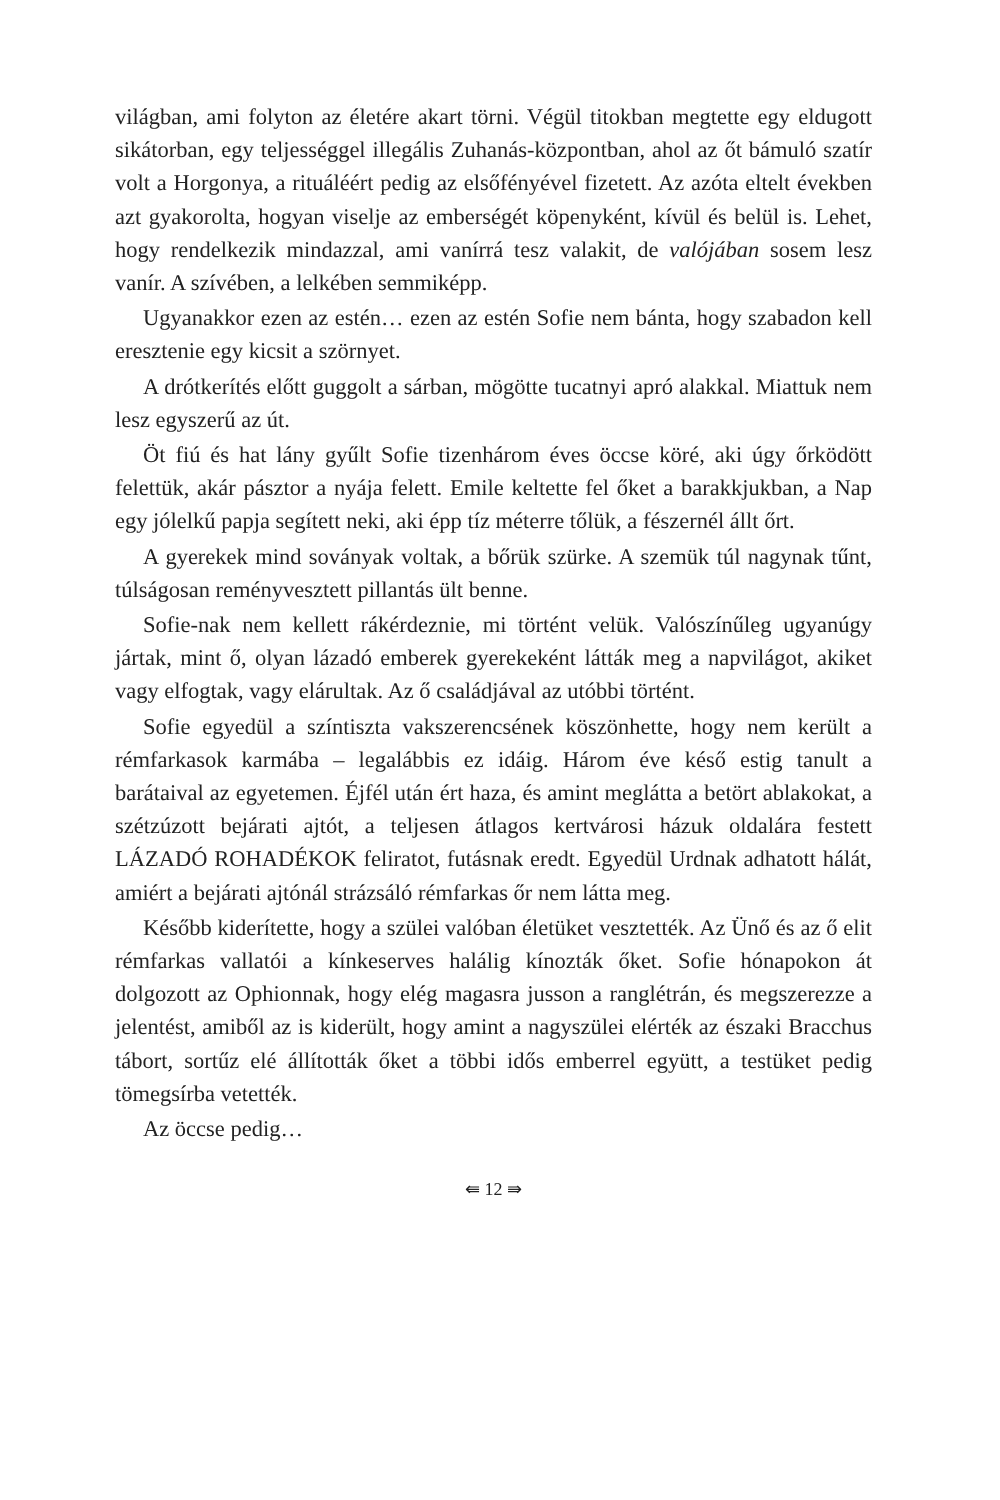világban, ami folyton az életére akart törni. Végül titokban megtette egy eldugott sikátorban, egy teljességgel illegális Zuhanás-központban, ahol az őt bámuló szatír volt a Horgonya, a rituáléért pedig az elsőfényével fizetett. Az azóta eltelt években azt gyakorolta, hogyan viselje az emberségét köpenyként, kívül és belül is. Lehet, hogy rendelkezik mindazzal, ami vanírrá tesz valakit, de valójában sosem lesz vanír. A szívében, a lelkében semmiképp.
Ugyanakkor ezen az estén… ezen az estén Sofie nem bánta, hogy szabadon kell eresztenie egy kicsit a szörnyet.
A drótkerítés előtt guggolt a sárban, mögötte tucatnyi apró alakkal. Miattuk nem lesz egyszerű az út.
Öt fiú és hat lány gyűlt Sofie tizenhárom éves öccse köré, aki úgy őrködött felettük, akár pásztor a nyája felett. Emile keltette fel őket a barakkjukban, a Nap egy jólelkű papja segített neki, aki épp tíz méterre tőlük, a fészernél állt őrt.
A gyerekek mind soványak voltak, a bőrük szürke. A szemük túl nagynak tűnt, túlságosan reményvesztett pillantás ült benne.
Sofie-nak nem kellett rákérdeznie, mi történt velük. Valószínűleg ugyanúgy jártak, mint ő, olyan lázadó emberek gyerekeként látták meg a napvilágot, akiket vagy elfogtak, vagy elárultak. Az ő családjával az utóbbi történt.
Sofie egyedül a színtiszta vakszerencsének köszönhette, hogy nem került a rémfarkasok karmába – legalábbis ez idáig. Három éve késő estig tanult a barátaival az egyetemen. Éjfél után ért haza, és amint meglátta a betört ablakokat, a szétzúzott bejárati ajtót, a teljesen átlagos kertvárosi házuk oldalára festett LÁZADÓ ROHADÉKOK feliratot, futásnak eredt. Egyedül Urdnak adhatott hálát, amiért a bejárati ajtónál strázsáló rémfarkas őr nem látta meg.
Később kiderítette, hogy a szülei valóban életüket vesztették. Az Ünő és az ő elit rémfarkas vallatói a kínkeserves halálig kínozták őket. Sofie hónapokon át dolgozott az Ophionnak, hogy elég magasra jusson a ranglétrán, és megszerezze a jelentést, amiből az is kiderült, hogy amint a nagyszülei elérték az északi Bracchus tábort, sortűz elé állították őket a többi idős emberrel együtt, a testüket pedig tömegsírba vetették.
Az öccse pedig…
⇚ 12 ⇛